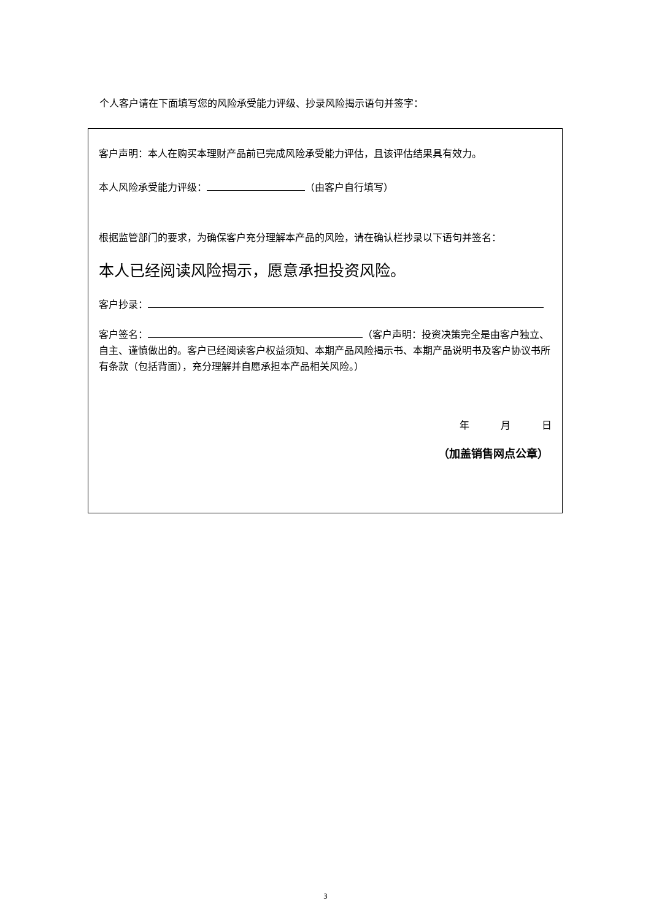个人客户请在下面填写您的风险承受能力评级、抄录风险揭示语句并签字：
客户声明：本人在购买本理财产品前已完成风险承受能力评估，且该评估结果具有效力。
本人风险承受能力评级： （由客户自行填写）
根据监管部门的要求，为确保客户充分理解本产品的风险，请在确认栏抄录以下语句并签名：
本人已经阅读风险揭示，愿意承担投资风险。
客户抄录：
客户签名： （客户声明：投资决策完全是由客户独立、自主、谨慎做出的。客户已经阅读客户权益须知、本期产品风险揭示书、本期产品说明书及客户协议书所有条款（包括背面），充分理解并自愿承担本产品相关风险。）
年 月 日
（加盖销售网点公章）
3